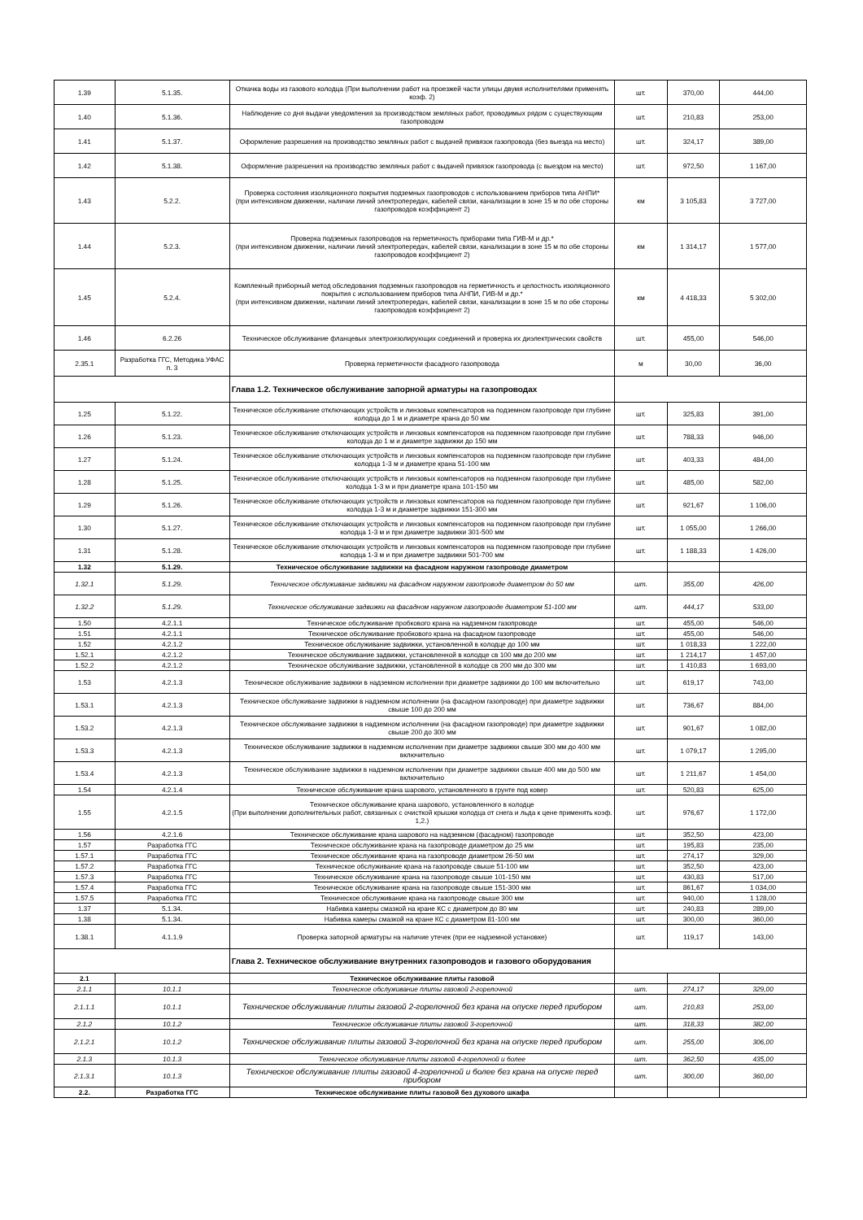| 1.39 | 5.1.35. | Откачка воды из газового колодца (При выполнении работ на проезжей части улицы двумя исполнителями применять коэф. 2) | шт. | 370,00 | 444,00 |
| 1.40 | 5.1.36. | Наблюдение со дня выдачи уведомления за производством земляных работ, проводимых рядом с существующим газопроводом | шт. | 210,83 | 253,00 |
| 1.41 | 5.1.37. | Оформление разрешения на производство земляных работ с выдачей привязок газопровода (без выезда на место) | шт. | 324,17 | 389,00 |
| 1.42 | 5.1.38. | Оформление разрешения на производство земляных работ с выдачей привязок газопровода (с выездом на место) | шт. | 972,50 | 1 167,00 |
| 1.43 | 5.2.2. | Проверка состояния изоляционного покрытия подземных газопроводов с использованием приборов типа АНПИ* (при интенсивном движении, наличии линий электропередач, кабелей связи, канализации в зоне 15 м по обе стороны газопроводов коэффициент 2) | км | 3 105,83 | 3 727,00 |
| 1.44 | 5.2.3. | Проверка подземных газопроводов на герметичность приборами типа ГИВ-М и др.* (при интенсивном движении, наличии линий электропередач, кабелей связи, канализации в зоне 15 м по обе стороны газопроводов коэффициент 2) | км | 1 314,17 | 1 577,00 |
| 1.45 | 5.2.4. | Комплекный приборный метод обследования подземных газопроводов на герметичность и целостность изоляционного покрытия с использованием приборов типа АНПИ, ГИВ-М и др.* (при интенсивном движении, наличии линий электропередач, кабелей связи, канализации в зоне 15 м по обе стороны газопроводов коэффициент 2) | км | 4 418,33 | 5 302,00 |
| 1.46 | 6.2.26 | Техническое обслуживание фланцевых электроизолирующих соединений и проверка их диэлектрических свойств | шт. | 455,00 | 546,00 |
| 2.35.1 | Разработка ГГС, Методика УФАС п. 3 | Проверка герметичности фасадного газопровода | м | 30,00 | 36,00 |
| | | Глава 1.2. Техническое обслуживание запорной арматуры на газопроводах | | | |
| 1.25 | 5.1.22. | Техническое обслуживание отключающих устройств и линзовых компенсаторов на подземном газопроводе при глубине колодца до 1 м и диаметре крана до 50 мм | шт. | 325,83 | 391,00 |
| 1.26 | 5.1.23. | Техническое обслуживание отключающих устройств и линзовых компенсаторов на подземном газопроводе при глубине колодца до 1 м и диаметре задвижки до 150 мм | шт. | 788,33 | 946,00 |
| 1.27 | 5.1.24. | Техническое обслуживание отключающих устройств и линзовых компенсаторов на подземном газопроводе при глубине колодца 1-3 м и диаметре крана 51-100 мм | шт. | 403,33 | 484,00 |
| 1.28 | 5.1.25. | Техническое обслуживание отключающих устройств и линзовых компенсаторов на подземном газопроводе при глубине колодца 1-3 м и при диаметре крана 101-150 мм | шт. | 485,00 | 582,00 |
| 1.29 | 5.1.26. | Техническое обслуживание отключающих устройств и линзовых компенсаторов на подземном газопроводе при глубине колодца 1-3 м и диаметре задвижки 151-300 мм | шт. | 921,67 | 1 106,00 |
| 1.30 | 5.1.27. | Техническое обслуживание отключающих устройств и линзовых компенсаторов на подземном газопроводе при глубине колодца 1-3 м и при диаметре задвижки 301-500 мм | шт. | 1 055,00 | 1 266,00 |
| 1.31 | 5.1.28. | Техническое обслуживание отключающих устройств и линзовых компенсаторов на подземном газопроводе при глубине колодца 1-3 м и при диаметре задвижки 501-700 мм | шт. | 1 188,33 | 1 426,00 |
| 1.32 | 5.1.29. | Техническое обслуживание задвижки на фасадном наружном газопроводе диаметром | | | |
| 1.32.1 | 5.1.29. | Техническое обслуживание задвижки на фасадном наружном газопроводе диаметром до 50 мм | шт. | 355,00 | 426,00 |
| 1.32.2 | 5.1.29. | Техническое обслуживание задвижки на фасадном наружном газопроводе диаметром 51-100 мм | шт. | 444,17 | 533,00 |
| 1.50 | 4.2.1.1 | Техническое обслуживание пробкового крана на надземном газопроводе | шт. | 455,00 | 546,00 |
| 1.51 | 4.2.1.1 | Техническое обслуживание пробкового крана на фасадном газопроводе | шт. | 455,00 | 546,00 |
| 1.52 | 4.2.1.2 | Техническое обслуживание задвижки, установленной в колодце до 100 мм | шт. | 1 018,33 | 1 222,00 |
| 1.52.1 | 4.2.1.2 | Техническое обслуживание задвижки, установленной в колодце св 100 мм до 200 мм | шт. | 1 214,17 | 1 457,00 |
| 1.52.2 | 4.2.1.2 | Техническое обслуживание задвижки, установленной в колодце св 200 мм до 300 мм | шт. | 1 410,83 | 1 693,00 |
| 1.53 | 4.2.1.3 | Техническое обслуживание задвижки в надземном исполнении при диаметре задвижки до 100 мм включительно | шт. | 619,17 | 743,00 |
| 1.53.1 | 4.2.1.3 | Техническое обслуживание задвижки в надземном исполнении (на фасадном газопроводе) при диаметре задвижки свыше 100 до 200 мм | шт. | 736,67 | 884,00 |
| 1.53.2 | 4.2.1.3 | Техническое обслуживание задвижки в надземном исполнении (на фасадном газопроводе) при диаметре задвижки свыше 200 до 300 мм | шт. | 901,67 | 1 082,00 |
| 1.53.3 | 4.2.1.3 | Техническое обслуживание задвижки в надземном исполнении при диаметре задвижки свыше 300 мм до 400 мм включительно | шт. | 1 079,17 | 1 295,00 |
| 1.53.4 | 4.2.1.3 | Техническое обслуживание задвижки в надземном исполнении при диаметре задвижки свыше 400 мм до 500 мм включительно | шт. | 1 211,67 | 1 454,00 |
| 1.54 | 4.2.1.4 | Техническое обслуживание крана шарового, установленного в грунте под ковер | шт. | 520,83 | 625,00 |
| 1.55 | 4.2.1.5 | Техническое обслуживание крана шарового, установленного в колодце (При выполнении дополнительных работ, связанных с очисткой крышки колодца от снега и льда к цене применять коэф. 1,2.) | шт. | 976,67 | 1 172,00 |
| 1.56 | 4.2.1.6 | Техническое обслуживание крана шарового на надземном (фасадном) газопроводе | шт. | 352,50 | 423,00 |
| 1.57 | Разработка ГГС | Техническое обслуживание крана на газопроводе диаметром до 25 мм | шт. | 195,83 | 235,00 |
| 1.57.1 | Разработка ГГС | Техническое обслуживание крана на газопроводе диаметром 26-50 мм | шт. | 274,17 | 329,00 |
| 1.57.2 | Разработка ГГС | Техническое обслуживание крана на газопроводе свыше 51-100 мм | шт. | 352,50 | 423,00 |
| 1.57.3 | Разработка ГГС | Техническое обслуживание крана на газопроводе свыше 101-150 мм | шт. | 430,83 | 517,00 |
| 1.57.4 | Разработка ГГС | Техническое обслуживание крана на газопроводе свыше 151-300 мм | шт. | 861,67 | 1 034,00 |
| 1.57.5 | Разработка ГГС | Техническое обслуживание крана на газопроводе свыше 300 мм | шт. | 940,00 | 1 128,00 |
| 1.37 | 5.1.34. | Набивка камеры смазкой на кране КС с диаметром до 80 мм | шт. | 240,83 | 289,00 |
| 1.38 | 5.1.34. | Набивка камеры смазкой на кране КС с диаметром 81-100 мм | шт. | 300,00 | 360,00 |
| 1.38.1 | 4.1.1.9 | Проверка запорной арматуры на наличие утечек (при ее надземной установке) | шт. | 119,17 | 143,00 |
| | | Глава 2. Техническое обслуживание внутренних газопроводов и газового оборудования | | | |
| 2.1 | | Техническое обслуживание плиты газовой | | | |
| 2.1.1 | 10.1.1 | Техническое обслуживание плиты газовой 2-горелочной | шт. | 274,17 | 329,00 |
| 2.1.1.1 | 10.1.1 | Техническое обслуживание плиты газовой 2-горелочной без крана на опуске перед прибором | шт. | 210,83 | 253,00 |
| 2.1.2 | 10.1.2 | Техническое обслуживание плиты газовой 3-горелочной | шт. | 318,33 | 382,00 |
| 2.1.2.1 | 10.1.2 | Техническое обслуживание плиты газовой 3-горелочной без крана на опуске перед прибором | шт. | 255,00 | 306,00 |
| 2.1.3 | 10.1.3 | Техническое обслуживание плиты газовой 4-горелочной и более | шт. | 362,50 | 435,00 |
| 2.1.3.1 | 10.1.3 | Техническое обслуживание плиты газовой 4-горелочной и более без крана на опуске перед прибором | шт. | 300,00 | 360,00 |
| 2.2. | Разработка ГГС | Техническое обслуживание плиты газовой без духового шкафа | | | |